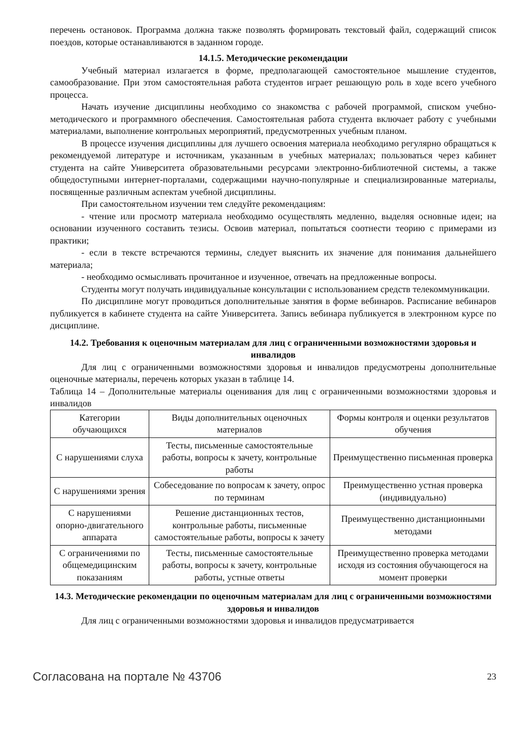перечень остановок. Программа должна также позволять формировать текстовый файл, содержащий список поездов, которые останавливаются в заданном городе.
14.1.5. Методические рекомендации
Учебный материал излагается в форме, предполагающей самостоятельное мышление студентов, самообразование. При этом самостоятельная работа студентов играет решающую роль в ходе всего учебного процесса.
Начать изучение дисциплины необходимо со знакомства с рабочей программой, списком учебно-методического и программного обеспечения. Самостоятельная работа студента включает работу с учебными материалами, выполнение контрольных мероприятий, предусмотренных учебным планом.
В процессе изучения дисциплины для лучшего освоения материала необходимо регулярно обращаться к рекомендуемой литературе и источникам, указанным в учебных материалах; пользоваться через кабинет студента на сайте Университета образовательными ресурсами электронно-библиотечной системы, а также общедоступными интернет-порталами, содержащими научно-популярные и специализированные материалы, посвященные различным аспектам учебной дисциплины.
При самостоятельном изучении тем следуйте рекомендациям:
- чтение или просмотр материала необходимо осуществлять медленно, выделяя основные идеи; на основании изученного составить тезисы. Освоив материал, попытаться соотнести теорию с примерами из практики;
- если в тексте встречаются термины, следует выяснить их значение для понимания дальнейшего материала;
- необходимо осмысливать прочитанное и изученное, отвечать на предложенные вопросы.
Студенты могут получать индивидуальные консультации с использованием средств телекоммуникации.
По дисциплине могут проводиться дополнительные занятия в форме вебинаров. Расписание вебинаров публикуется в кабинете студента на сайте Университета. Запись вебинара публикуется в электронном курсе по дисциплине.
14.2. Требования к оценочным материалам для лиц с ограниченными возможностями здоровья и инвалидов
Для лиц с ограниченными возможностями здоровья и инвалидов предусмотрены дополнительные оценочные материалы, перечень которых указан в таблице 14.
Таблица 14 – Дополнительные материалы оценивания для лиц с ограниченными возможностями здоровья и инвалидов
| Категории обучающихся | Виды дополнительных оценочных материалов | Формы контроля и оценки результатов обучения |
| С нарушениями слуха | Тесты, письменные самостоятельные работы, вопросы к зачету, контрольные работы | Преимущественно письменная проверка |
| С нарушениями зрения | Собеседование по вопросам к зачету, опрос по терминам | Преимущественно устная проверка (индивидуально) |
| С нарушениями опорно-двигательного аппарата | Решение дистанционных тестов, контрольные работы, письменные самостоятельные работы, вопросы к зачету | Преимущественно дистанционными методами |
| С ограничениями по общемедицинским показаниям | Тесты, письменные самостоятельные работы, вопросы к зачету, контрольные работы, устные ответы | Преимущественно проверка методами исходя из состояния обучающегося на момент проверки |
14.3. Методические рекомендации по оценочным материалам для лиц с ограниченными возможностями здоровья и инвалидов
Для лиц с ограниченными возможностями здоровья и инвалидов предусматривается
Согласована на портале № 43706 23